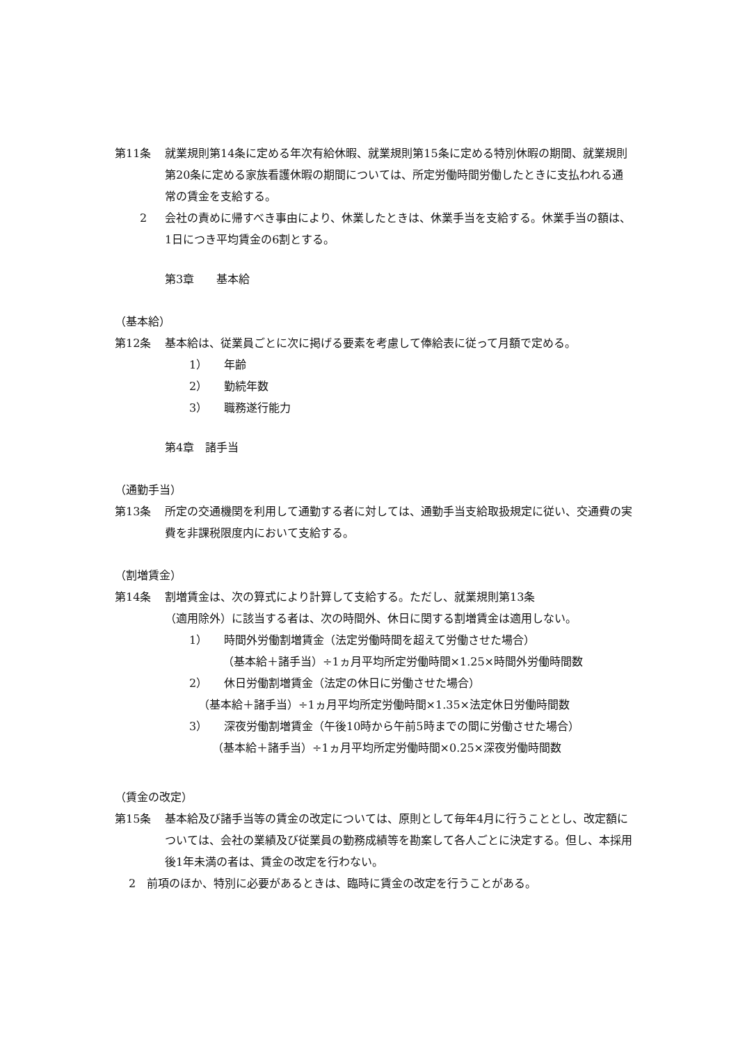第11条 就業規則第14条に定める年次有給休暇、就業規則第15条に定める特別休暇の期間、就業規則第20条に定める家族看護休暇の期間については、所定労働時間労働したときに支払われる通常の賃金を支給する。
2 会社の責めに帰すべき事由により、休業したときは、休業手当を支給する。休業手当の額は、1日につき平均賃金の6割とする。
第3章　　基本給
（基本給）
第12条 基本給は、従業員ごとに次に掲げる要素を考慮して俸給表に従って月額で定める。
1） 年齢
2） 勤続年数
3） 職務遂行能力
第4章　諸手当
（通勤手当）
第13条 所定の交通機関を利用して通勤する者に対しては、通勤手当支給取扱規定に従い、交通費の実費を非課税限度内において支給する。
（割増賃金）
第14条 割増賃金は、次の算式により計算して支給する。ただし、就業規則第13条
（適用除外）に該当する者は、次の時間外、休日に関する割増賃金は適用しない。
1） 時間外労働割増賃金（法定労働時間を超えて労働させた場合）
（基本給＋諸手当）÷1ヵ月平均所定労働時間×1.25×時間外労働時間数
2） 休日労働割増賃金（法定の休日に労働させた場合）
（基本給＋諸手当）÷1ヵ月平均所定労働時間×1.35×法定休日労働時間数
3） 深夜労働割増賃金（午後10時から午前5時までの間に労働させた場合）
（基本給＋諸手当）÷1ヵ月平均所定労働時間×0.25×深夜労働時間数
（賃金の改定）
第15条 基本給及び諸手当等の賃金の改定については、原則として毎年4月に行うこととし、改定額については、会社の業績及び従業員の勤務成績等を勘案して各人ごとに決定する。但し、本採用後1年未満の者は、賃金の改定を行わない。
2　前項のほか、特別に必要があるときは、臨時に賃金の改定を行うことがある。